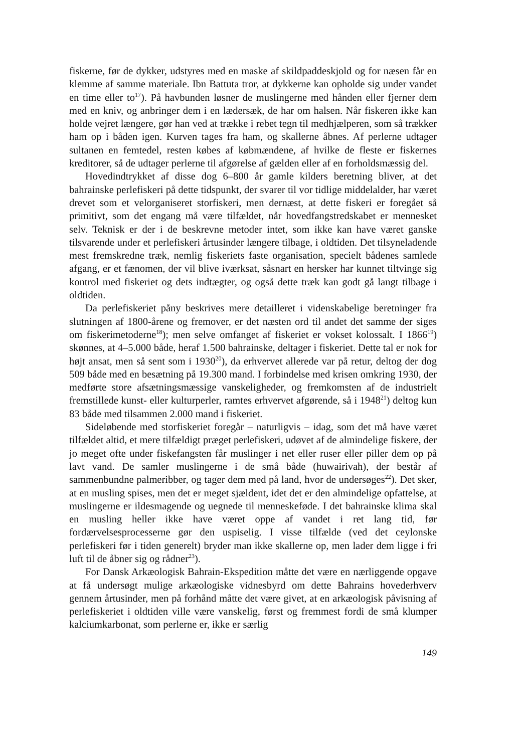fiskerne, før de dykker, udstyres med en maske af skildpaddeskjold og for næsen får en klemme af samme materiale. Ibn Battuta tror, at dykkerne kan opholde sig under vandet en time eller to<sup>17</sup>). På havbunden løsner de muslingerne med hånden eller fjerner dem med en kniv, og anbringer dem i en lædersæk, de har om halsen. Når fiskeren ikke kan holde vejret længere, gør han ved at trække i rebet tegn til medhjælperen, som så trækker ham op i båden igen. Kurven tages fra ham, og skallerne åbnes. Af perlerne udtager sultanen en femtedel, resten købes af købmændene, af hvilke de fleste er fiskernes kreditorer, så de udtager perlerne til afgørelse af gælden eller af en forholdsmæssig del.
Hovedindtrykket af disse dog 6–800 år gamle kilders beretning bliver, at det bahrainske perlefiskeri på dette tidspunkt, der svarer til vor tidlige middelalder, har været drevet som et velorganiseret storfiskeri, men dernæst, at dette fiskeri er foregået så primitivt, som det engang må være tilfældet, når hovedfangst­redskabet er mennesket selv. Teknisk er der i de beskrevne metoder intet, som ikke kan have været ganske tilsvarende under et perlefiskeri årtusinder længere tilbage, i oldtiden. Det tilsyneladende mest fremskredne træk, nemlig fiskeriets faste organisation, specielt bådenes samlede afgang, er et fænomen, der vil blive iværksat, såsnart en hersker har kunnet tiltvinge sig kontrol med fiskeriet og dets indtægter, og også dette træk kan godt gå langt tilbage i oldtiden.
Da perlefiskeriet påny beskrives mere detailleret i videnskabelige beretninger fra slutningen af 1800-årene og fremover, er det næsten ord til andet det samme der siges om fiskerimetoderne<sup>18</sup>); men selve omfanget af fiskeriet er vokset kolos­salt. I 1866<sup>19</sup>) skønnes, at 4–5.000 både, heraf 1.500 bahrainske, deltager i fiske­riet. Dette tal er nok for højt ansat, men så sent som i 1930<sup>20</sup>), da erhvervet alle­rede var på retur, deltog der dog 509 både med en besætning på 19.300 mand. I forbindelse med krisen omkring 1930, der medførte store afsætningsmæssige vanskeligheder, og fremkomsten af de industrielt fremstillede kunst- eller kul­turperler, ramtes erhvervet afgørende, så i 1948<sup>21</sup>) deltog kun 83 både med tilsammen 2.000 mand i fiskeriet.
Sideløbende med storfiskeriet foregår – naturligvis – idag, som det må have været tilfældet altid, et mere tilfældigt præget perlefiskeri, udøvet af de alminde­lige fiskere, der jo meget ofte under fiskefangsten får muslinger i net eller ruser eller piller dem op på lavt vand. De samler muslingerne i de små både (huwairivah), der består af sammenbundne palmeribber, og tager dem med på land, hvor de undersøges<sup>22</sup>). Det sker, at en musling spises, men det er meget sjældent, idet det er den almindelige opfattelse, at muslingerne er ildesmagende og uegnede til menneskeføde. I det bahrainske klima skal en musling heller ikke have været oppe af vandet i ret lang tid, før fordærvelsesprocesserne gør den uspiselig. I visse tilfælde (ved det ceylonske perlefiskeri før i tiden generelt) bryder man ikke skallerne op, men lader dem ligge i fri luft til de åbner sig og rådner<sup>23</sup>).
For Dansk Arkæologisk Bahrain-Ekspedition måtte det være en nærliggende opgave at få undersøgt mulige arkæologiske vidnesbyrd om dette Bahrains hovederhverv gennem årtusinder, men på forhånd måtte det være givet, at en arkæologisk påvisning af perlefiskeriet i oldtiden ville være vanskelig, først og fremmest fordi de små klumper kalciumkarbonat, som perlerne er, ikke er særlig
149